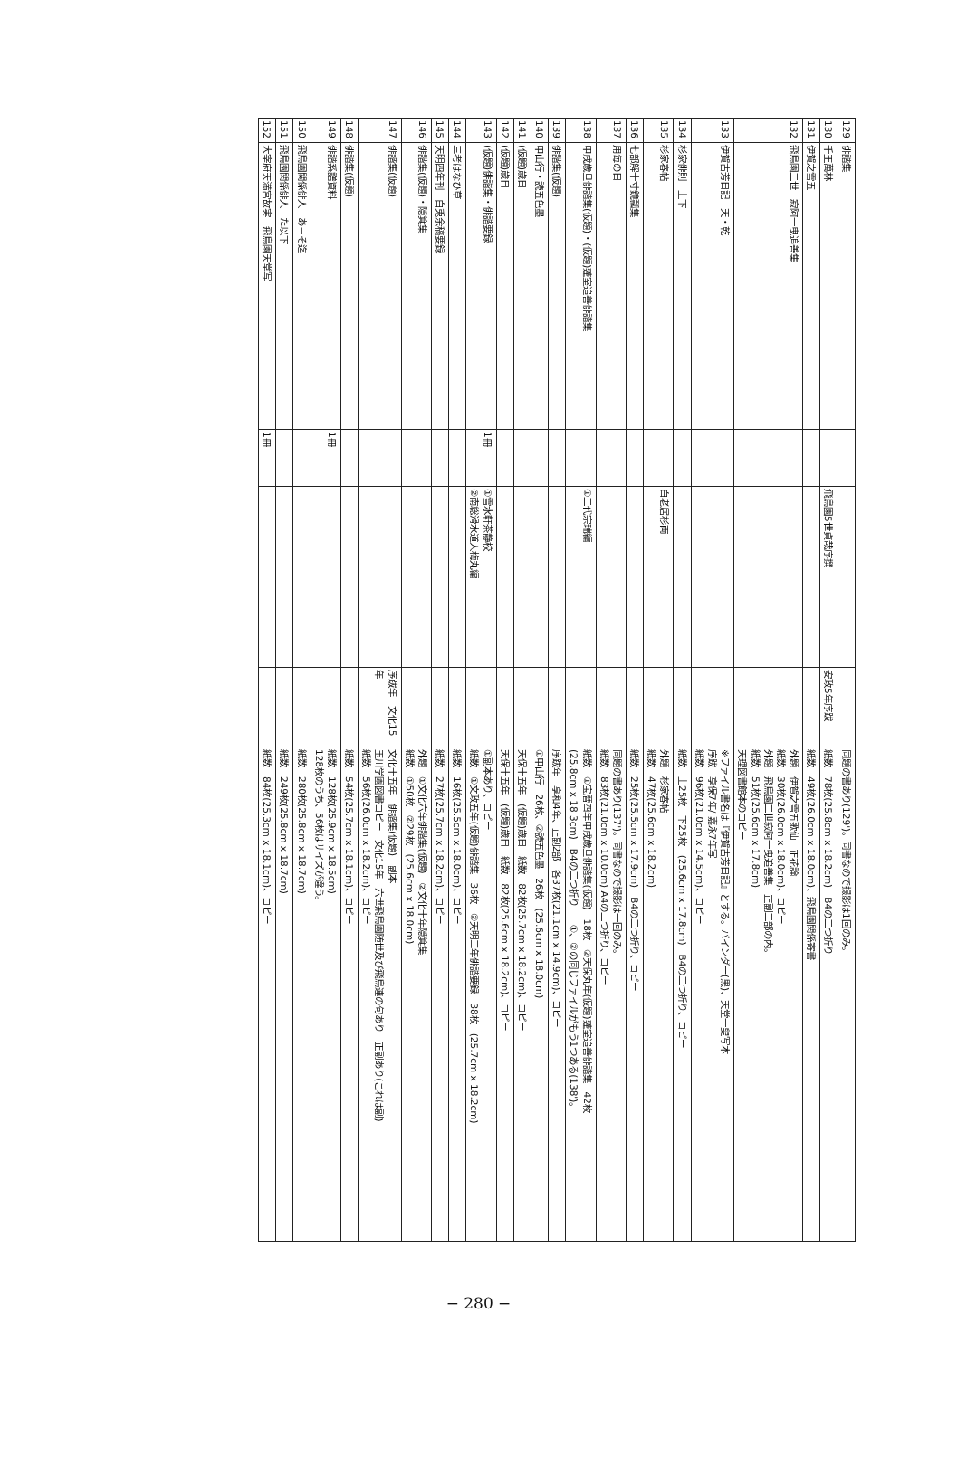| 129 | 俳諧集 | | | | 同題の書あり(129')。同書なので撮影は1回のみ。 |
| 130 | 千王萬林 | | 飛鳥園5世貞哉序撰 | 安政5年序跋 | 紙数 78枚(25.8cm x 18.2cm) B4の二つ折り |
| 131 | 伊賀之雪五 | | | | 紙数 49枚(26.0cm x 18.0cm)、飛鳥園関係寄書 |
| 132 | 飛鳥園二世 寂阿一曳追善集 | | | | 外題 伊賀之雪五歌仙 正花論 紙数 30枚(26.0cm x 18.0cm)、コピー 外題 飛鳥園二世寂阿一曳追善集 正副二部の内。 紙数 51枚(25.6cm x 17.8cm) 天理図書館本のコピー |
| 133 | 伊賀古芳日記 天・乾 | | | | ※ファイル書名は『伊賀古芳日記』とする。バインダー(黒)、天堂一叟写本 序跋 享保7年/ 嘉永7年写 紙数 96枚(21.0cm x 14.5cm)、コピー |
| 134 | 杉家俳則 上下 | | | | 紙数 上25枚 下25枚 (25.6cm x 17.8cm) B4の二つ折り、コピー |
| 135 | 杉家春帖 | | 白老居杉両 | | 外題 杉家春帖 紙数 47枚(25.6cm x 18.2cm) |
| 136 | 七部解十寸鏡瓢集 | | | | 紙数 25枚(25.5cm x 17.9cm) B4の二つ折り、コピー |
| 137 | 用毎の日 | | | | 同題の書あり(137')。同書なので撮影は一回のみ。 紙数 83枚(21.0cm x 10.0cm) A4の二つ折り、コピー |
| 138 | 甲戌歳旦俳諧集(仮題)・(仮題)蓬室追善俳諧集 | | ①二代宗瑞編 | | 紙数 ①宝暦四年甲戌歳旦俳諧集(仮題) 18枚 ②天保丸年(仮題)蓬室追善俳諧集 42枚 (25.8cm x 18.3cm) B4の二つ折り ①、②の同じファイルがもう1つある(138')。 |
| 139 | 俳諧集(仮題) | | | | 序跋年 享和4年、正副2部 各37枚(21.1cm x 14.9cm)、コピー |
| 140 | 甲山行・読五色墨 | | | | ①甲山行 26枚、②読五色墨 26枚 (25.6cm x 18.0cm) |
| 141 | (仮題)歳日 | | | | 天保十五年 (仮題)歳日 紙数 82枚(25.7cm x 18.2cm)、コピー |
| 142 | (仮題)歳日 | | | | 天保十五年 (仮題)歳日 紙数 82枚(25.6cm x 18.2cm)、コピー |
| 143 | (仮題)俳諧集・俳諧要録 | 1冊 | ①雪水軒茶静校 ②南総滑水道人梅丸編 | | ①副本あり、コピー 紙数 ①文政五年(仮題)俳諧集 36枚 ②天明三年俳諧要録 38枚 (25.7cm x 18.2cm) |
| 144 | 三考はなひ草 | | | | 紙数 16枚(25.5cm x 18.0cm)、コピー |
| 145 | 天明四年刊 白兎余稿要録 | | | | 紙数 27枚(25.7cm x 18.2cm)、コピー |
| 146 | 俳諧集(仮題)・隠箕集 | | | | 外題 ①文化六年俳諧集(仮題) ②文化十年隠箕集 紙数 ①50枚 ②29枚 (25.6cm x 18.0cm) |
| 147 | 俳諧集(仮題) | | | 序跋年 文化15年 | 文化十五年 俳諧集(仮題) 副本 玉川学園図書コピー 文化15年 六世飛鳥園随世及び飛鳥連の句あり 正副あり(これは副) 紙数 56枚(26.0cm x 18.2cm)、コピー |
| 148 | 俳諧集(仮題) | | | | 紙数 54枚(25.7cm x 18.1cm)、コピー |
| 149 | 俳諧系譜資料 | 1冊 | | | 紙数 128枚(25.9cm x 18.5cm) 128枚のうち、56枚はサイズが違う。 |
| 150 | 飛鳥園関係俳人 あ－そ迄 | | | | 紙数 280枚(25.8cm x 18.7cm) |
| 151 | 飛鳥園関係俳人 た以下 | | | | 紙数 249枚(25.8cm x 18.7cm) |
| 152 | 大宰府天満宮故実 飛鳥園天堂写 | 1冊 | | | 紙数 84枚(25.3cm x 18.1cm)、コピー |
− 280 −